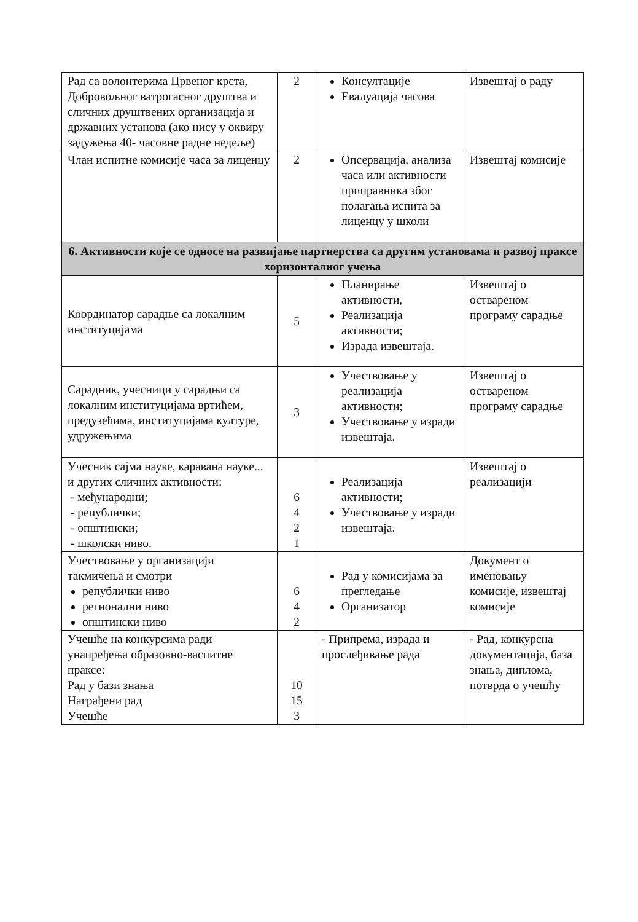| Рад са волонтерима Црвеног крста, Добровољног ватрогасног друштва и сличних друштвених организација и државних установа (ако нису у оквиру задужења 40- часовне радне недеље) | 2 | Консултације Евалуација часова | Извештај о раду |
| Члан испитне комисије часа за лиценцу | 2 | Опсервација, анализа часа или активности приправника због полагања испита за лиценцу у школи | Извештај комисије |
| 6. Активности које се односе на развијање партнерства са другим установама и развој праксе хоризонталног учења | | | |
| Координатор сарадње са локалним институцијама | 5 | Планирање активности, Реализација активности; Израда извештаја. | Извештај о оствареном програму сарадње |
| Сарадник, учесници у сарадњи са локалним институцијама вртићем, предузећима, институцијама културе, удружењима | 3 | Учествовање у реализација активности; Учествовање у изради извештаја. | Извештај о оствареном програму сарадње |
| Учесник сајма науке, каравана науке... и других сличних активности: - међународни; - републички; - општински; - школски ниво. | 6 4 2 1 | Реализација активности; Учествовање у изради извештаја. | Извештај о реализацији |
| Учествовање у организацији такмичења и смотри републички ниво регионални ниво општински ниво | 6 4 2 | Рад у комисијама за прегледање Организатор | Документ о именовању комисије, извештај комисије |
| Учешће на конкурсима ради унапређења образовно-васпитне праксе: Рад у бази знања Награђени рад Учешће | 10 15 3 | - Припрема, израда и прослеђивање рада | - Рад, конкурсна документација, база знања, диплома, потврда о учешћу |